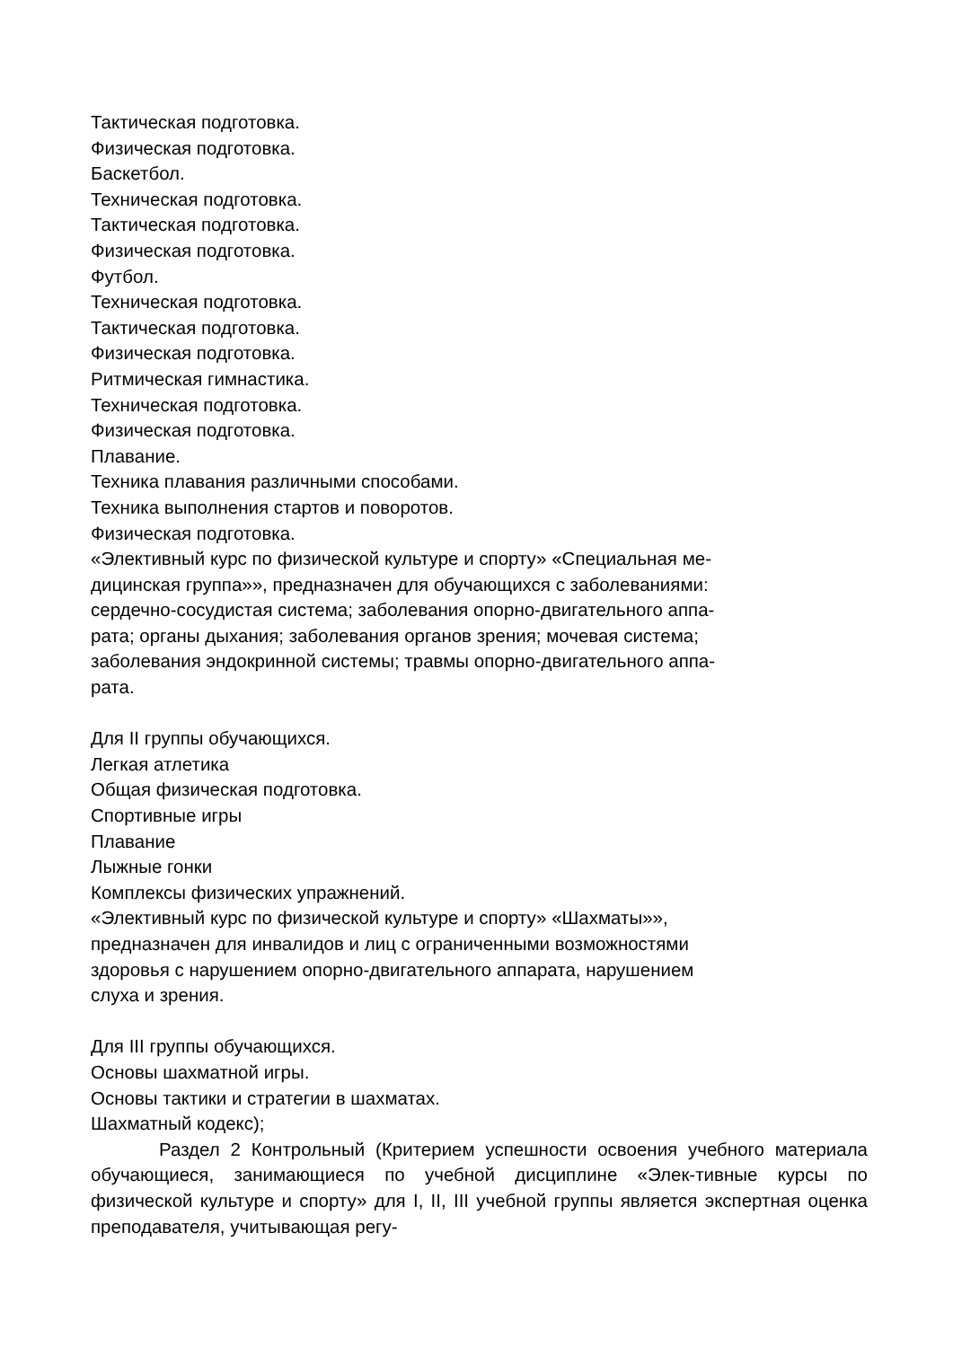Тактическая подготовка.
Физическая подготовка.
Баскетбол.
Техническая подготовка.
Тактическая подготовка.
Физическая подготовка.
Футбол.
Техническая подготовка.
Тактическая подготовка.
Физическая подготовка.
Ритмическая гимнастика.
Техническая подготовка.
Физическая подготовка.
Плавание.
Техника плавания различными способами.
Техника выполнения стартов и поворотов.
Физическая подготовка.
«Элективный курс по физической культуре и спорту» «Специальная ме-
дицинская группа»», предназначен для обучающихся с заболеваниями:
сердечно-сосудистая система; заболевания опорно-двигательного аппа-
рата; органы дыхания; заболевания органов зрения; мочевая система;
заболевания эндокринной системы; травмы опорно-двигательного аппа-
рата.
Для II группы обучающихся.
Легкая атлетика
Общая физическая подготовка.
Спортивные игры
Плавание
Лыжные гонки
Комплексы физических упражнений.
«Элективный курс по физической культуре и спорту» «Шахматы»»,
предназначен для инвалидов и лиц с ограниченными возможностями
здоровья с нарушением опорно-двигательного аппарата, нарушением
слуха и зрения.
Для III группы обучающихся.
Основы шахматной игры.
Основы тактики и стратегии в шахматах.
Шахматный кодекс);
Раздел 2 Контрольный (Критерием успешности освоения учебного материала обучающиеся, занимающиеся по учебной дисциплине «Элек-тивные курсы по физической культуре и спорту» для I, II, III учебной группы является экспертная оценка преподавателя, учитывающая регу-